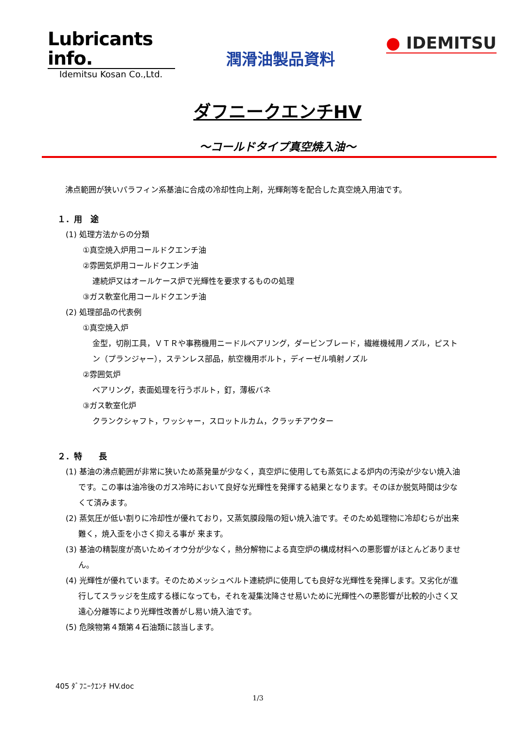Lubricants info.
Idemitsu Kosan Co.,Ltd.
潤滑油製品資料
● IDEMITSU
ダフニークエンチHV
～コールドタイプ真空焼入油～
沸点範囲が狭いパラフィン系基油に合成の冷却性向上剤，光輝剤等を配合した真空焼入用油です。
１．用　途
(1) 処理方法からの分類
①真空焼入炉用コールドクエンチ油
②雰囲気炉用コールドクエンチ油
連続炉又はオールケース炉で光輝性を要求するものの処理
③ガス軟室化用コールドクエンチ油
(2) 処理部品の代表例
①真空焼入炉
金型，切削工具，ＶＴＲや事務機用ニードルベアリング，ダービンブレード，繊維機械用ノズル，ピストン（プランジャー），ステンレス部品，航空機用ボルト，ディーゼル噴射ノズル
②雰囲気炉
ベアリング，表面処理を行うボルト，釘，薄板バネ
③ガス軟室化炉
クランクシャフト，ワッシャー，スロットルカム，クラッチアウター
２．特　　長
(1) 基油の沸点範囲が非常に狭いため蒸発量が少なく，真空炉に使用しても蒸気による炉内の汚染が少ない焼入油です。この事は油冷後のガス冷時において良好な光輝性を発揮する結果となります。そのほか脱気時間は少なくて済みます。
(2) 蒸気圧が低い割りに冷却性が優れており，又蒸気膜段階の短い焼入油です。そのため処理物に冷却むらが出来難く，焼入歪を小さく抑える事が 来ます。
(3) 基油の精製度が高いためイオウ分が少なく，熱分解物による真空炉の構成材料への悪影響がほとんどありません。
(4) 光輝性が優れています。そのためメッシュベルト連続炉に使用しても良好な光輝性を発揮します。又劣化が進行してスラッジを生成する様になっても，それを凝集沈降させ易いために光輝性への悪影響が比較的小さく又遠心分離等により光輝性改善がし易い焼入油です。
(5) 危険物第４類第４石油類に該当します。
405 ﾀﾞﾌﾆｰｸｴﾝﾁ HV.doc
1/3